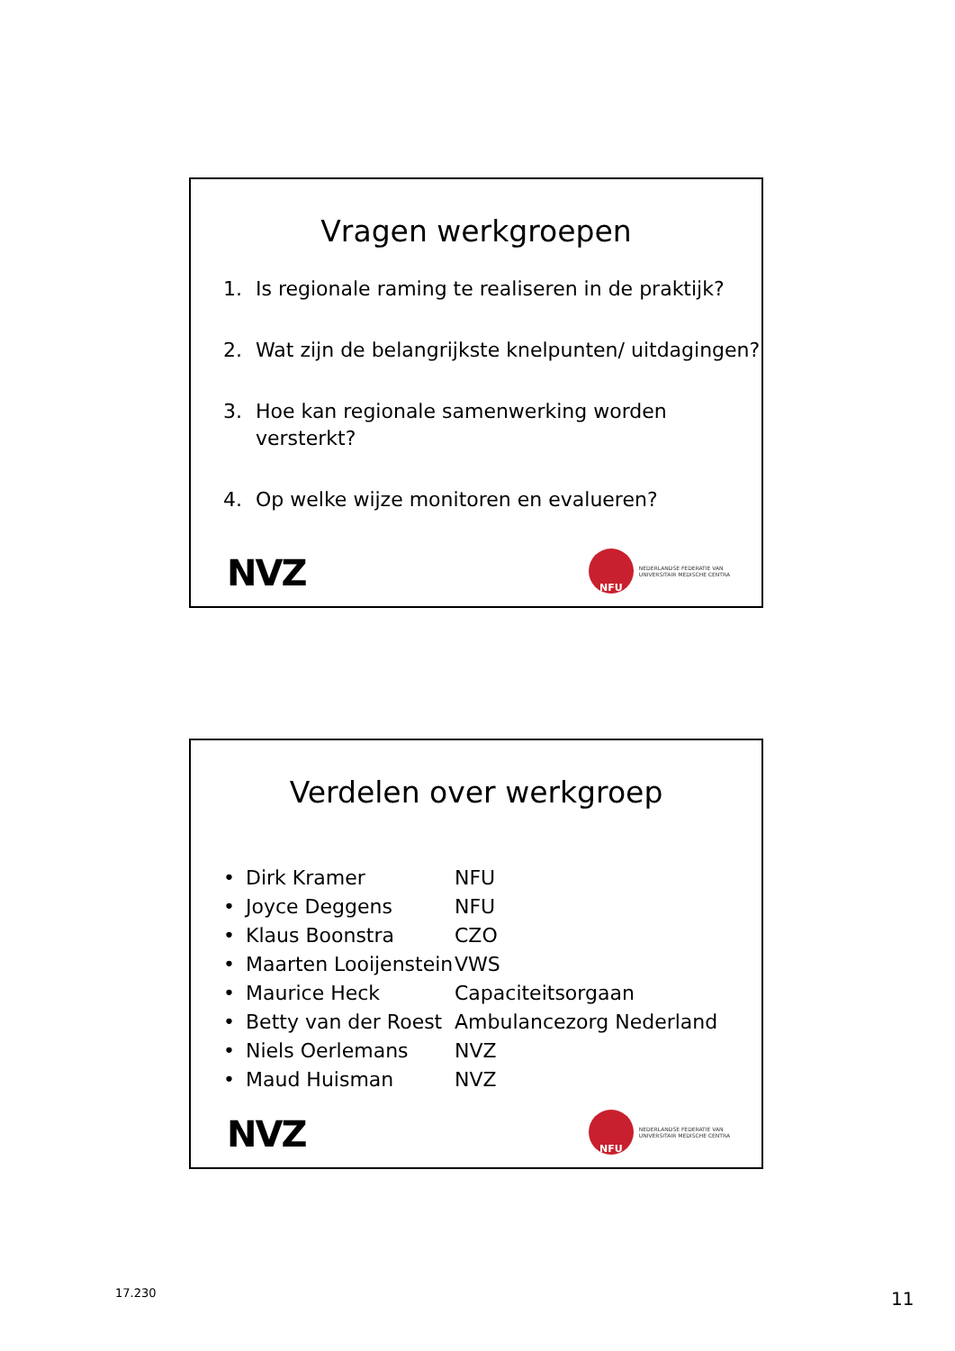Vragen werkgroepen
1. Is regionale raming te realiseren in de praktijk?
2. Wat zijn de belangrijkste knelpunten/ uitdagingen?
3. Hoe kan regionale samenwerking worden versterkt?
4. Op welke wijze monitoren en evalueren?
NVZ NFU NEDERLANDSE FEDERATIE VAN
UNIVERSITAIR MEDISCHE CENTRA
Verdelen over werkgroep
• Dirk Kramer NFU
• Joyce Deggens NFU
• Klaus Boonstra CZO
• Maarten Looijenstein VWS
• Maurice Heck Capaciteitsorgaan
• Betty van der Roest Ambulancezorg Nederland
• Niels Oerlemans NVZ
• Maud Huisman NVZ
NVZ NFU NEDERLANDSE FEDERATIE VAN
UNIVERSITAIR MEDISCHE CENTRA
17.230 11